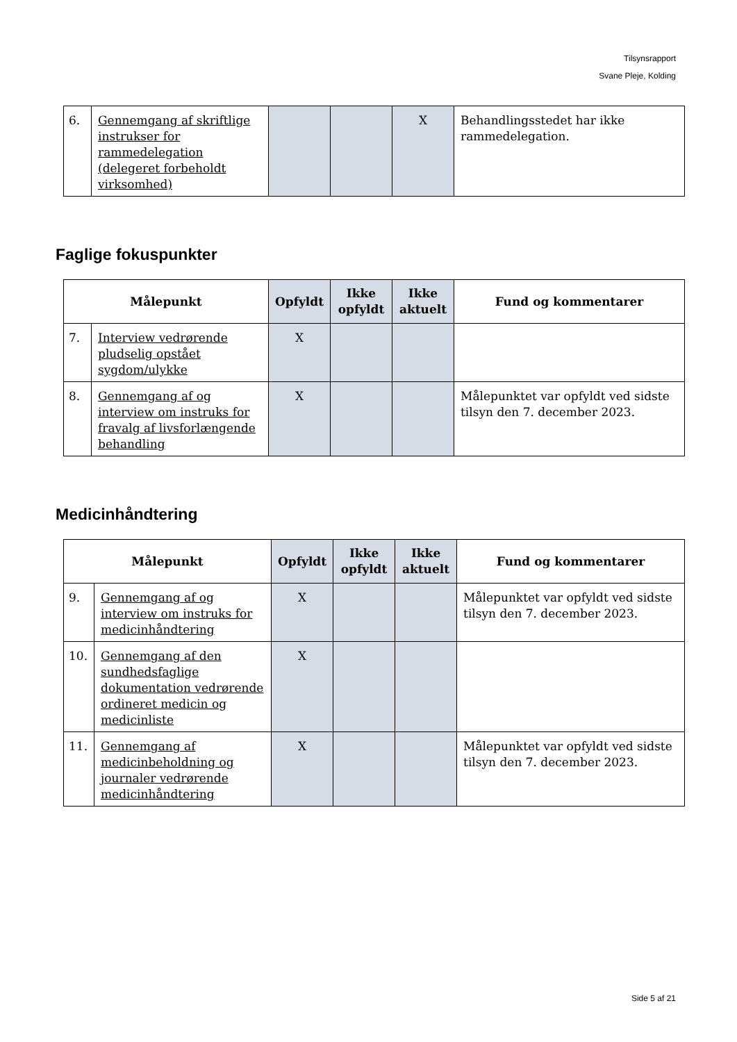Tilsynsrapport
Svane Pleje, Kolding
| 6. | Gennemgang af skriftlige instrukser for rammedelegation (delegeret forbeholdt virksomhed) | | | X | Behandlingsstedet har ikke rammedelegation. |
Faglige fokuspunkter
| Målepunkt | | Opfyldt | Ikke opfyldt | Ikke aktuelt | Fund og kommentarer |
| --- | --- | --- | --- | --- | --- |
| 7. | Interview vedrørende pludselig opstået sygdom/ulykke | X | | | |
| 8. | Gennemgang af og interview om instruks for fravalg af livsforlængende behandling | X | | | Målepunktet var opfyldt ved sidste tilsyn den 7. december 2023. |
Medicinhåndtering
| Målepunkt | | Opfyldt | Ikke opfyldt | Ikke aktuelt | Fund og kommentarer |
| --- | --- | --- | --- | --- | --- |
| 9. | Gennemgang af og interview om instruks for medicinhåndtering | X | | | Målepunktet var opfyldt ved sidste tilsyn den 7. december 2023. |
| 10. | Gennemgang af den sundhedsfaglige dokumentation vedrørende ordineret medicin og medicinliste | X | | | |
| 11. | Gennemgang af medicinbeholdning og journaler vedrørende medicinhåndtering | X | | | Målepunktet var opfyldt ved sidste tilsyn den 7. december 2023. |
Side 5 af 21